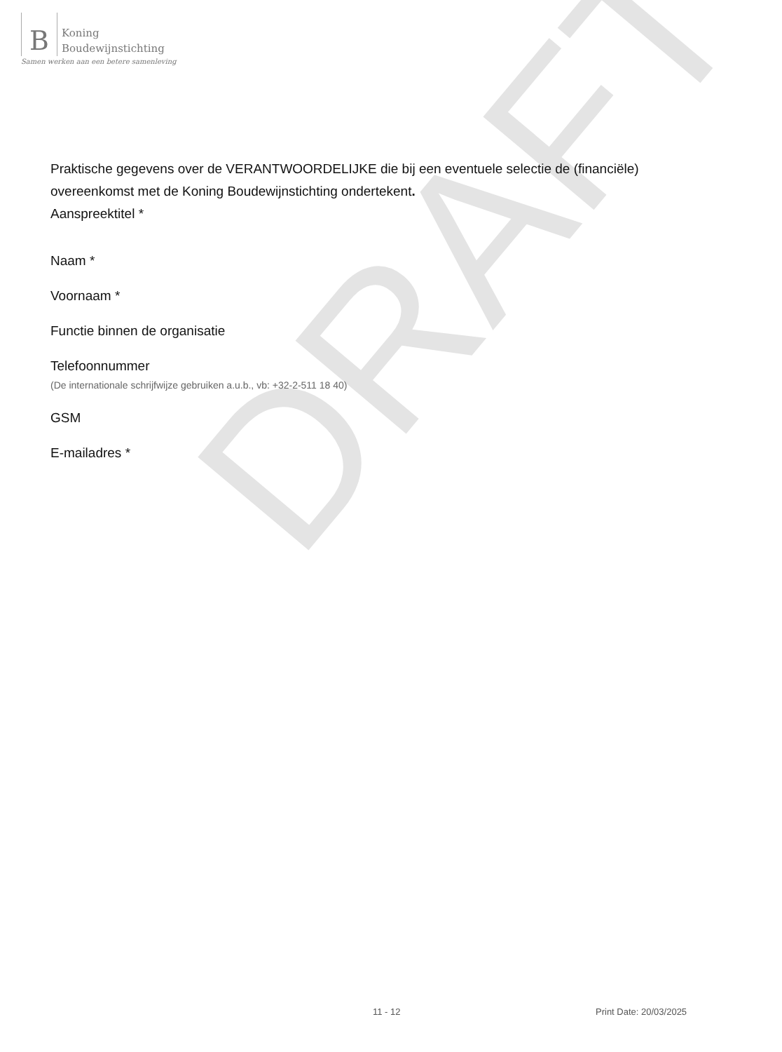B Koning
Boudewijnstichting
Samen werken aan een betere samenleving
DRAFT
Praktische gegevens over de VERANTWOORDELIJKE die bij een eventuele selectie de (financiële) overeenkomst met de Koning Boudewijnstichting ondertekent.
Aanspreektitel *
Naam *
Voornaam *
Functie binnen de organisatie
Telefoonnummer
(De internationale schrijfwijze gebruiken a.u.b., vb: +32-2-511 18 40)
GSM
E-mailadres *
11 - 12 Print Date: 20/03/2025